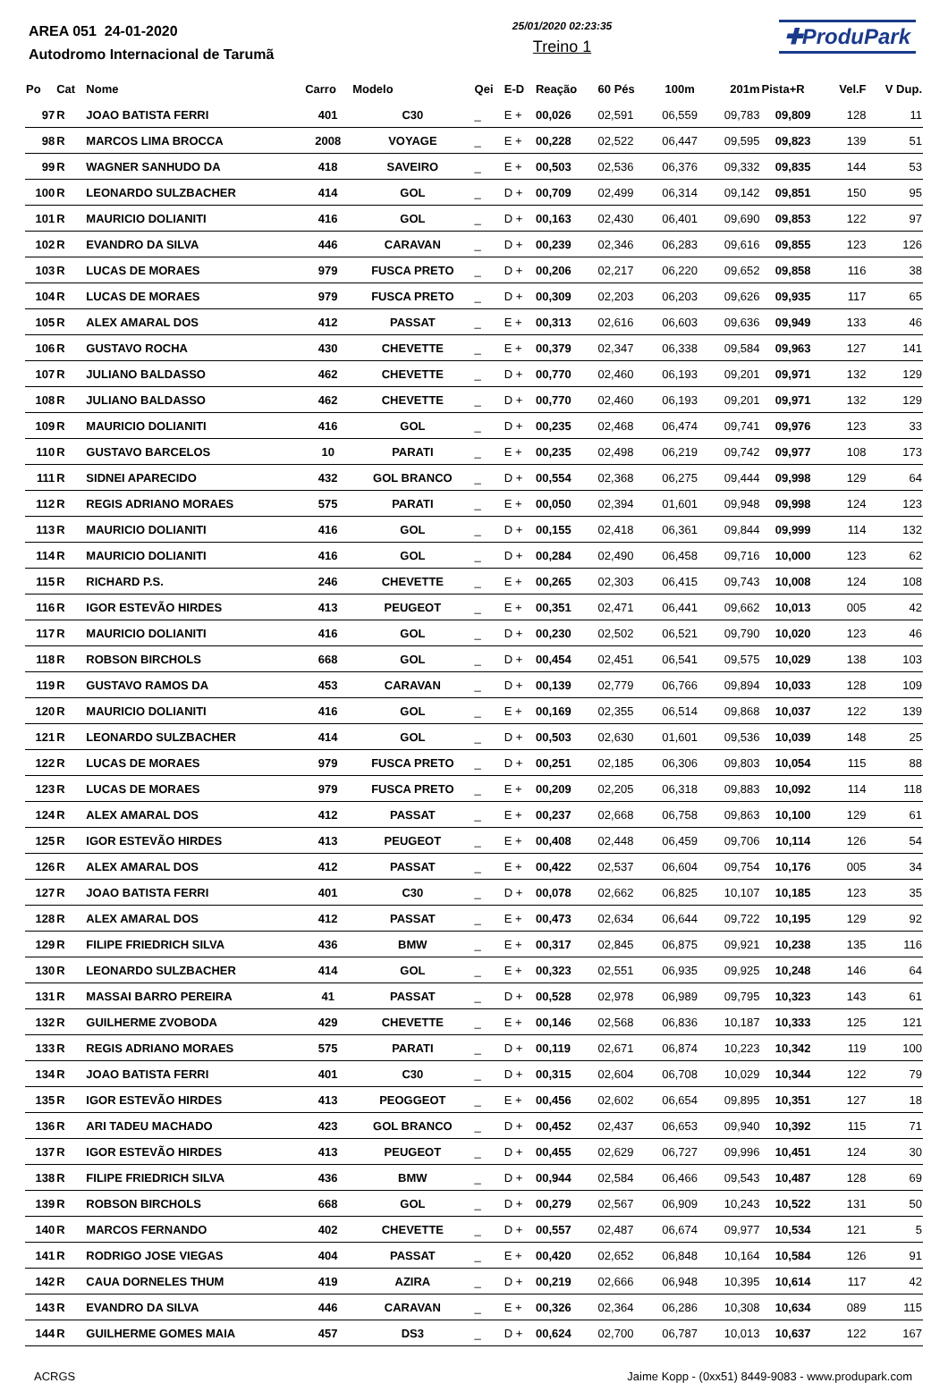AREA 051 24-01-2020
Autodromo Internacional de Tarumã
25/01/2020 02:23:35
Treino 1
✚ProduPark
| Po | Cat | Nome | Carro | Modelo | Qei | E-D | Reação | 60 Pés | 100m | 201m | Pista+R | Vel.F | V Dup. |
| --- | --- | --- | --- | --- | --- | --- | --- | --- | --- | --- | --- | --- | --- |
| 97 | R | JOAO BATISTA FERRI | 401 | C30 | _ | E + | 00,026 | 02,591 | 06,559 | 09,783 | 09,809 | 128 | 11 |
| 98 | R | MARCOS LIMA BROCCA | 2008 | VOYAGE | _ | E + | 00,228 | 02,522 | 06,447 | 09,595 | 09,823 | 139 | 51 |
| 99 | R | WAGNER SANHUDO DA | 418 | SAVEIRO | _ | E + | 00,503 | 02,536 | 06,376 | 09,332 | 09,835 | 144 | 53 |
| 100 | R | LEONARDO SULZBACHER | 414 | GOL | _ | D + | 00,709 | 02,499 | 06,314 | 09,142 | 09,851 | 150 | 95 |
| 101 | R | MAURICIO DOLIANITI | 416 | GOL | _ | D + | 00,163 | 02,430 | 06,401 | 09,690 | 09,853 | 122 | 97 |
| 102 | R | EVANDRO DA SILVA | 446 | CARAVAN | _ | D + | 00,239 | 02,346 | 06,283 | 09,616 | 09,855 | 123 | 126 |
| 103 | R | LUCAS DE MORAES | 979 | FUSCA PRETO | _ | D + | 00,206 | 02,217 | 06,220 | 09,652 | 09,858 | 116 | 38 |
| 104 | R | LUCAS DE MORAES | 979 | FUSCA PRETO | _ | D + | 00,309 | 02,203 | 06,203 | 09,626 | 09,935 | 117 | 65 |
| 105 | R | ALEX AMARAL DOS | 412 | PASSAT | _ | E + | 00,313 | 02,616 | 06,603 | 09,636 | 09,949 | 133 | 46 |
| 106 | R | GUSTAVO ROCHA | 430 | CHEVETTE | _ | E + | 00,379 | 02,347 | 06,338 | 09,584 | 09,963 | 127 | 141 |
| 107 | R | JULIANO BALDASSO | 462 | CHEVETTE | _ | D + | 00,770 | 02,460 | 06,193 | 09,201 | 09,971 | 132 | 129 |
| 108 | R | JULIANO BALDASSO | 462 | CHEVETTE | _ | D + | 00,770 | 02,460 | 06,193 | 09,201 | 09,971 | 132 | 129 |
| 109 | R | MAURICIO DOLIANITI | 416 | GOL | _ | D + | 00,235 | 02,468 | 06,474 | 09,741 | 09,976 | 123 | 33 |
| 110 | R | GUSTAVO BARCELOS | 10 | PARATI | _ | E + | 00,235 | 02,498 | 06,219 | 09,742 | 09,977 | 108 | 173 |
| 111 | R | SIDNEI APARECIDO | 432 | GOL BRANCO | _ | D + | 00,554 | 02,368 | 06,275 | 09,444 | 09,998 | 129 | 64 |
| 112 | R | REGIS ADRIANO MORAES | 575 | PARATI | _ | E + | 00,050 | 02,394 | 01,601 | 09,948 | 09,998 | 124 | 123 |
| 113 | R | MAURICIO DOLIANITI | 416 | GOL | _ | D + | 00,155 | 02,418 | 06,361 | 09,844 | 09,999 | 114 | 132 |
| 114 | R | MAURICIO DOLIANITI | 416 | GOL | _ | D + | 00,284 | 02,490 | 06,458 | 09,716 | 10,000 | 123 | 62 |
| 115 | R | RICHARD P.S. | 246 | CHEVETTE | _ | E + | 00,265 | 02,303 | 06,415 | 09,743 | 10,008 | 124 | 108 |
| 116 | R | IGOR ESTEVÃO HIRDES | 413 | PEUGEOT | _ | E + | 00,351 | 02,471 | 06,441 | 09,662 | 10,013 | 005 | 42 |
| 117 | R | MAURICIO DOLIANITI | 416 | GOL | _ | D + | 00,230 | 02,502 | 06,521 | 09,790 | 10,020 | 123 | 46 |
| 118 | R | ROBSON BIRCHOLS | 668 | GOL | _ | D + | 00,454 | 02,451 | 06,541 | 09,575 | 10,029 | 138 | 103 |
| 119 | R | GUSTAVO RAMOS DA | 453 | CARAVAN | _ | D + | 00,139 | 02,779 | 06,766 | 09,894 | 10,033 | 128 | 109 |
| 120 | R | MAURICIO DOLIANITI | 416 | GOL | _ | E + | 00,169 | 02,355 | 06,514 | 09,868 | 10,037 | 122 | 139 |
| 121 | R | LEONARDO SULZBACHER | 414 | GOL | _ | D + | 00,503 | 02,630 | 01,601 | 09,536 | 10,039 | 148 | 25 |
| 122 | R | LUCAS DE MORAES | 979 | FUSCA PRETO | _ | D + | 00,251 | 02,185 | 06,306 | 09,803 | 10,054 | 115 | 88 |
| 123 | R | LUCAS DE MORAES | 979 | FUSCA PRETO | _ | E + | 00,209 | 02,205 | 06,318 | 09,883 | 10,092 | 114 | 118 |
| 124 | R | ALEX AMARAL DOS | 412 | PASSAT | _ | E + | 00,237 | 02,668 | 06,758 | 09,863 | 10,100 | 129 | 61 |
| 125 | R | IGOR ESTEVÃO HIRDES | 413 | PEUGEOT | _ | E + | 00,408 | 02,448 | 06,459 | 09,706 | 10,114 | 126 | 54 |
| 126 | R | ALEX AMARAL DOS | 412 | PASSAT | _ | E + | 00,422 | 02,537 | 06,604 | 09,754 | 10,176 | 005 | 34 |
| 127 | R | JOAO BATISTA FERRI | 401 | C30 | _ | D + | 00,078 | 02,662 | 06,825 | 10,107 | 10,185 | 123 | 35 |
| 128 | R | ALEX AMARAL DOS | 412 | PASSAT | _ | E + | 00,473 | 02,634 | 06,644 | 09,722 | 10,195 | 129 | 92 |
| 129 | R | FILIPE FRIEDRICH SILVA | 436 | BMW | _ | E + | 00,317 | 02,845 | 06,875 | 09,921 | 10,238 | 135 | 116 |
| 130 | R | LEONARDO SULZBACHER | 414 | GOL | _ | E + | 00,323 | 02,551 | 06,935 | 09,925 | 10,248 | 146 | 64 |
| 131 | R | MASSAI BARRO PEREIRA | 41 | PASSAT | _ | D + | 00,528 | 02,978 | 06,989 | 09,795 | 10,323 | 143 | 61 |
| 132 | R | GUILHERME ZVOBODA | 429 | CHEVETTE | _ | E + | 00,146 | 02,568 | 06,836 | 10,187 | 10,333 | 125 | 121 |
| 133 | R | REGIS ADRIANO MORAES | 575 | PARATI | _ | D + | 00,119 | 02,671 | 06,874 | 10,223 | 10,342 | 119 | 100 |
| 134 | R | JOAO BATISTA FERRI | 401 | C30 | _ | D + | 00,315 | 02,604 | 06,708 | 10,029 | 10,344 | 122 | 79 |
| 135 | R | IGOR ESTEVÃO HIRDES | 413 | PEOGGEOT | _ | E + | 00,456 | 02,602 | 06,654 | 09,895 | 10,351 | 127 | 18 |
| 136 | R | ARI TADEU MACHADO | 423 | GOL BRANCO | _ | D + | 00,452 | 02,437 | 06,653 | 09,940 | 10,392 | 115 | 71 |
| 137 | R | IGOR ESTEVÃO HIRDES | 413 | PEUGEOT | _ | D + | 00,455 | 02,629 | 06,727 | 09,996 | 10,451 | 124 | 30 |
| 138 | R | FILIPE FRIEDRICH SILVA | 436 | BMW | _ | D + | 00,944 | 02,584 | 06,466 | 09,543 | 10,487 | 128 | 69 |
| 139 | R | ROBSON BIRCHOLS | 668 | GOL | _ | D + | 00,279 | 02,567 | 06,909 | 10,243 | 10,522 | 131 | 50 |
| 140 | R | MARCOS FERNANDO | 402 | CHEVETTE | _ | D + | 00,557 | 02,487 | 06,674 | 09,977 | 10,534 | 121 | 5 |
| 141 | R | RODRIGO JOSE VIEGAS | 404 | PASSAT | _ | E + | 00,420 | 02,652 | 06,848 | 10,164 | 10,584 | 126 | 91 |
| 142 | R | CAUA DORNELES THUM | 419 | AZIRA | _ | D + | 00,219 | 02,666 | 06,948 | 10,395 | 10,614 | 117 | 42 |
| 143 | R | EVANDRO DA SILVA | 446 | CARAVAN | _ | E + | 00,326 | 02,364 | 06,286 | 10,308 | 10,634 | 089 | 115 |
| 144 | R | GUILHERME GOMES MAIA | 457 | DS3 | _ | D + | 00,624 | 02,700 | 06,787 | 10,013 | 10,637 | 122 | 167 |
ACRGS Jaime Kopp - (0xx51) 8449-9083 - www.produpark.com